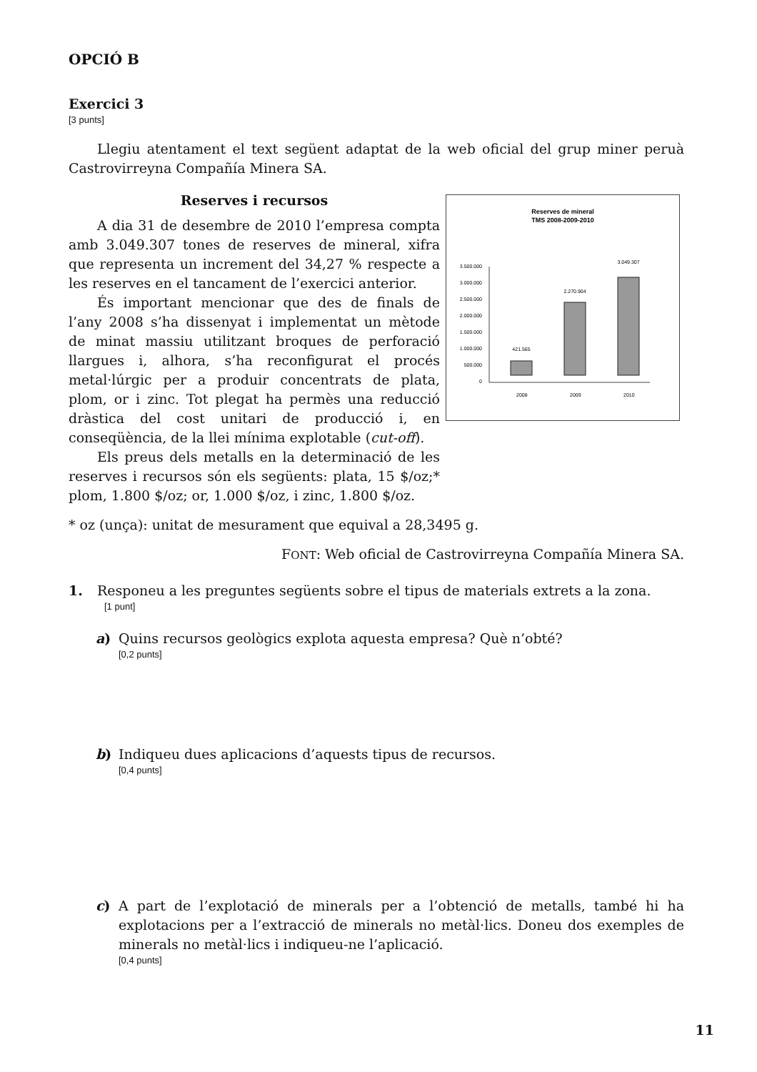OPCIÓ B
Exercici 3
[3 punts]
Llegiu atentament el text següent adaptat de la web oficial del grup miner peruà Castrovirreyna Compañía Minera SA.
Reserves i recursos
A dia 31 de desembre de 2010 l’empresa compta amb 3.049.307 tones de reserves de mineral, xifra que representa un increment del 34,27 % respecte a les reserves en el tancament de l’exercici anterior.
És important mencionar que des de finals de l’any 2008 s’ha dissenyat i implementat un mètode de minat massiu utilitzant broques de perforació llargues i, alhora, s’ha reconfigurat el procés metal·lúrgic per a produir concentrats de plata, plom, or i zinc. Tot plegat ha permès una reducció dràstica del cost unitari de producció i, en conseqüència, de la llei mínima explotable (cut-off).
Els preus dels metalls en la determinació de les reserves i recursos són els següents: plata, 15 $/oz;* plom, 1.800 $/oz; or, 1.000 $/oz, i zinc, 1.800 $/oz.
Reserves de mineral
TMS 2008-2009-2010
3.500.000
3.000.000
2.500.000
2.000.000
1.500.000
1.000.000
500.000
0
421.565
2.270.904
3.049.307
2008
2009
2010
* oz (unça): unitat de mesurament que equival a 28,3495 g.
FONT: Web oficial de Castrovirreyna Compañía Minera SA.
1. Responeu a les preguntes següents sobre el tipus de materials extrets a la zona.
[1 punt]
a) Quins recursos geològics explota aquesta empresa? Què n’obté?
[0,2 punts]
b) Indiqueu dues aplicacions d’aquests tipus de recursos.
[0,4 punts]
c) A part de l’explotació de minerals per a l’obtenció de metalls, també hi ha explotacions per a l’extracció de minerals no metàl·lics. Doneu dos exemples de minerals no metàl·lics i indiqueu-ne l’aplicació.
[0,4 punts]
11